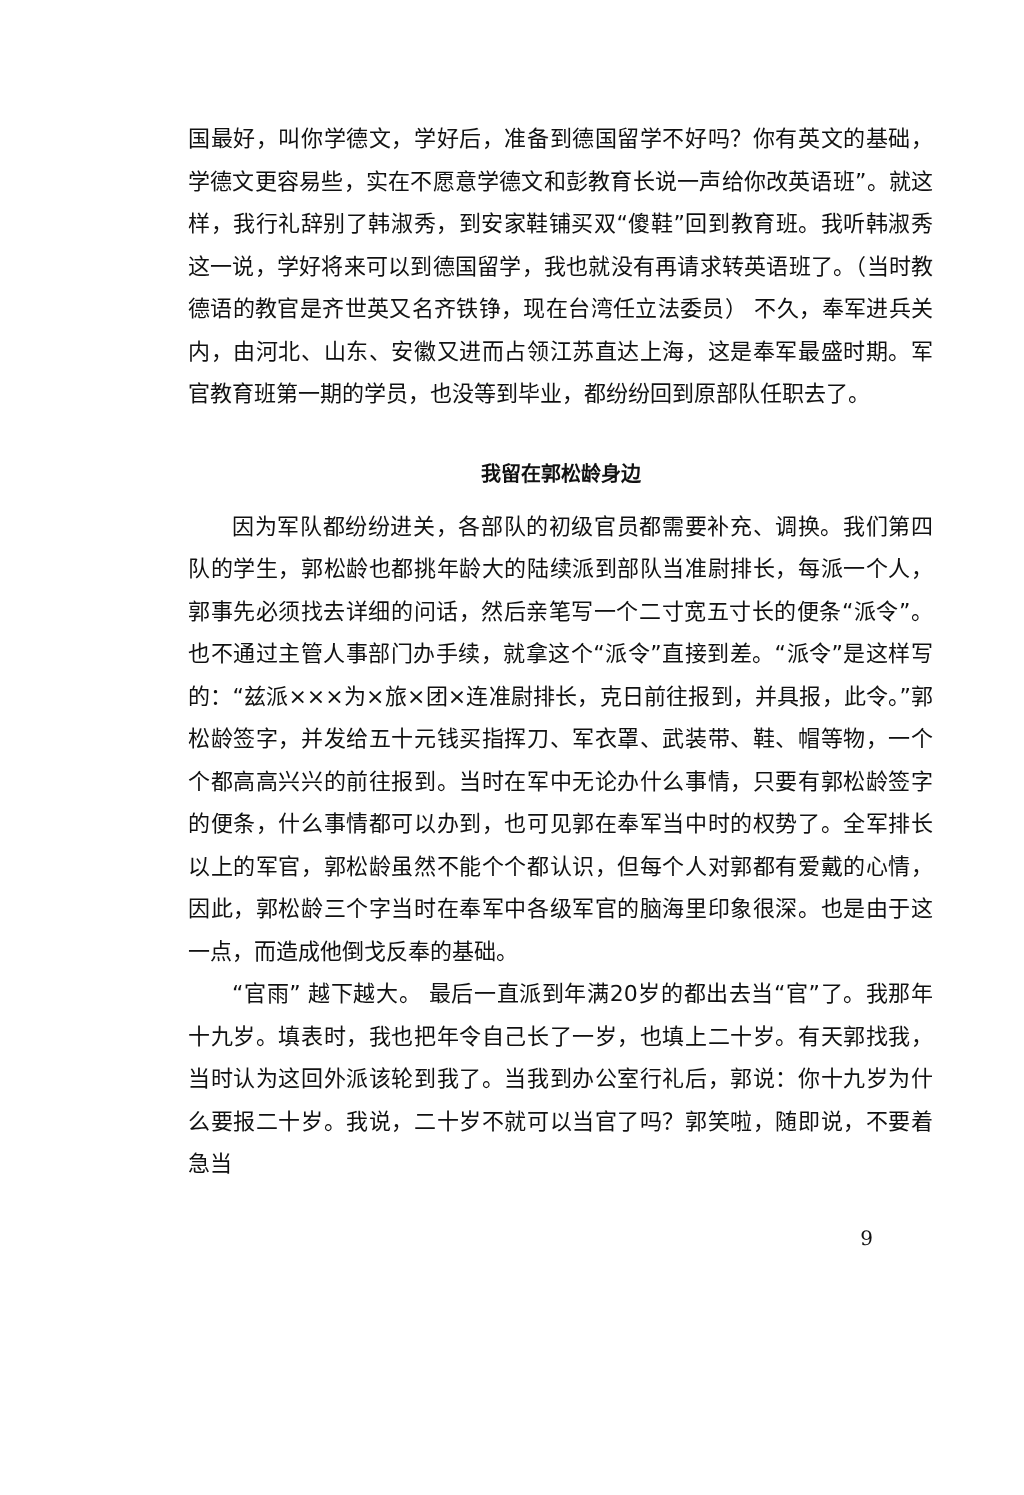国最好，叫你学德文，学好后，准备到德国留学不好吗？你有英文的基础，学德文更容易些，实在不愿意学德文和彭教育长说一声给你改英语班”。就这样，我行礼辞别了韩淑秀，到安家鞋铺买双“傻鞋”回到教育班。我听韩淑秀这一说，学好将来可以到德国留学，我也就没有再请求转英语班了。（当时教德语的教官是齐世英又名齐铁铮，现在台湾任立法委员） 不久，奉军进兵关内，由河北、山东、安徽又进而占领江苏直达上海，这是奉军最盛时期。军官教育班第一期的学员，也没等到毕业，都纷纷回到原部队任职去了。
我留在郭松龄身边
因为军队都纷纷进关，各部队的初级官员都需要补充、调换。我们第四队的学生，郭松龄也都挑年龄大的陆续派到部队当准尉排长，每派一个人，郭事先必须找去详细的问话，然后亲笔写一个二寸宽五寸长的便条“派令”。也不通过主管人事部门办手续，就拿这个“派令”直接到差。“派令”是这样写的：“兹派×××为×旅×团×连准尉排长，克日前往报到，并具报，此令。”郭松龄签字，并发给五十元钱买指挥刀、军衣罩、武装带、鞋、帽等物，一个个都高高兴兴的前往报到。当时在军中无论办什么事情，只要有郭松龄签字的便条，什么事情都可以办到，也可见郭在奉军当中时的权势了。全军排长以上的军官，郭松龄虽然不能个个都认识，但每个人对郭都有爱戴的心情，因此，郭松龄三个字当时在奉军中各级军官的脑海里印象很深。也是由于这一点，而造成他倒戈反奉的基础。
“官雨” 越下越大。 最后一直派到年满20岁的都出去当“官”了。我那年十九岁。填表时，我也把年令自己长了一岁，也填上二十岁。有天郭找我，当时认为这回外派该轮到我了。当我到办公室行礼后，郭说：你十九岁为什么要报二十岁。我说，二十岁不就可以当官了吗？郭笑啦，随即说，不要着急当
9